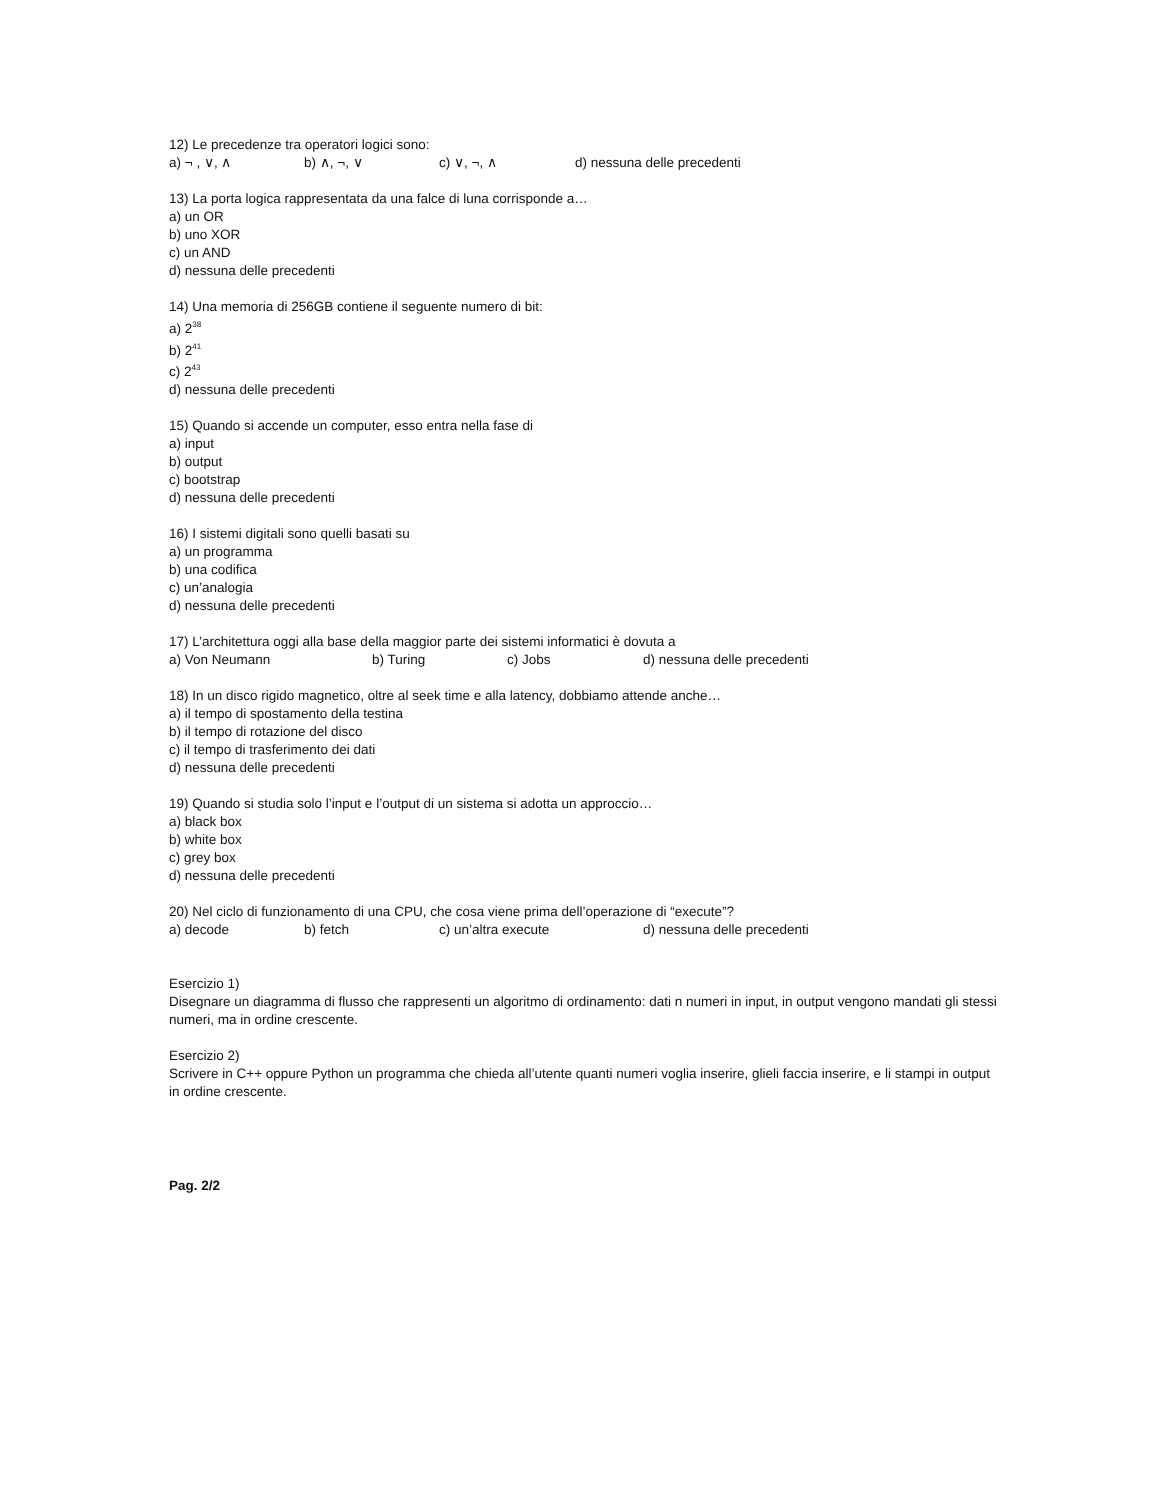12) Le precedenze tra operatori logici sono:
a) ¬ , ∨, ∧ b) ∧, ¬, ∨ c) ∨, ¬, ∧ d) nessuna delle precedenti
13) La porta logica rappresentata da una falce di luna corrisponde a…
a) un OR
b) uno XOR
c) un AND
d) nessuna delle precedenti
14) Una memoria di 256GB contiene il seguente numero di bit:
a) 2<sup>38</sup>
b) 2<sup>41</sup>
c) 2<sup>43</sup>
d) nessuna delle precedenti
15) Quando si accende un computer, esso entra nella fase di
a) input
b) output
c) bootstrap
d) nessuna delle precedenti
16) I sistemi digitali sono quelli basati su
a) un programma
b) una codifica
c) un’analogia
d) nessuna delle precedenti
17) L’architettura oggi alla base della maggior parte dei sistemi informatici è dovuta a
a) Von Neumann b) Turing c) Jobs d) nessuna delle precedenti
18) In un disco rigido magnetico, oltre al seek time e alla latency, dobbiamo attende anche…
a) il tempo di spostamento della testina
b) il tempo di rotazione del disco
c) il tempo di trasferimento dei dati
d) nessuna delle precedenti
19) Quando si studia solo l’input e l’output di un sistema si adotta un approccio…
a) black box
b) white box
c) grey box
d) nessuna delle precedenti
20) Nel ciclo di funzionamento di una CPU, che cosa viene prima dell’operazione di “execute”?
a) decode b) fetch c) un’altra execute d) nessuna delle precedenti
Esercizio 1)
Disegnare un diagramma di flusso che rappresenti un algoritmo di ordinamento: dati n numeri in input, in output vengono mandati gli stessi numeri, ma in ordine crescente.
Esercizio 2)
Scrivere in C++ oppure Python un programma che chieda all’utente quanti numeri voglia inserire, glieli faccia inserire, e li stampi in output in ordine crescente.
Pag. 2/2